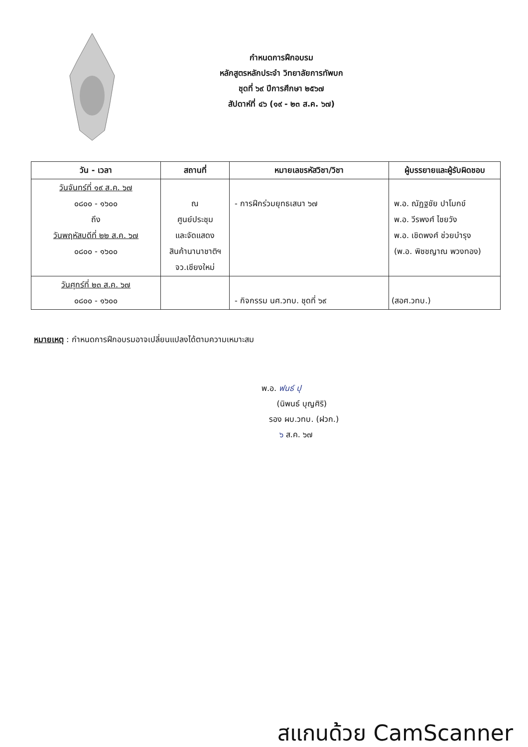กำหนดการฝึกอบรม
หลักสูตรหลักประจำ วิทยาลัยการทัพบก
ชุดที่ ๖๙ ปีการศึกษา ๒๕๖๗
สัปดาห์ที่ ๔๖ (๑๙ - ๒๓ ส.ค. ๖๗)
| วัน - เวลา | สถานที่ | หมายเลขรหัสวิชา/วิชา | ผู้บรรยายและผู้รับผิดชอบ |
| --- | --- | --- | --- |
| วันจันทร์ที่ ๑๙ ส.ค. ๖๗ ๐๘๐๐ - ๑๖๐๐ ถึง วันพฤหัสบดีที่ ๒๒ ส.ค. ๖๗ ๐๘๐๐ - ๑๖๐๐ | ณ ศูนย์ประชุม และจัดแสดง สินค้านานาชาติฯ จว.เชียงใหม่ | - การฝึกร่วมยุทธเสนา ๖๗ | พ.อ. ณัฏฐชัย ปาโมกข์ พ.อ. วีรพงศ์ ไชยวัง พ.อ. เชิดพงศ์ ช่วยบำรุง (พ.อ. พิชชญาณ พวงทอง) |
| วันศุกร์ที่ ๒๓ ส.ค. ๖๗ ๐๘๐๐ - ๑๖๐๐ | | - กิจกรรม นศ.วทบ. ชุดที่ ๖๙ | (สอศ.วทบ.) |
หมายเหตุ : กำหนดการฝึกอบรมอาจเปลี่ยนแปลงได้ตามความเหมาะสม
พ.อ. ฟนธ์ ปุ
(นิพนธ์ บุญศิริ)
รอง ผบ.วทบ. (ฝวก.)
๖ ส.ค. ๖๗
สแกนด้วย CamScanner